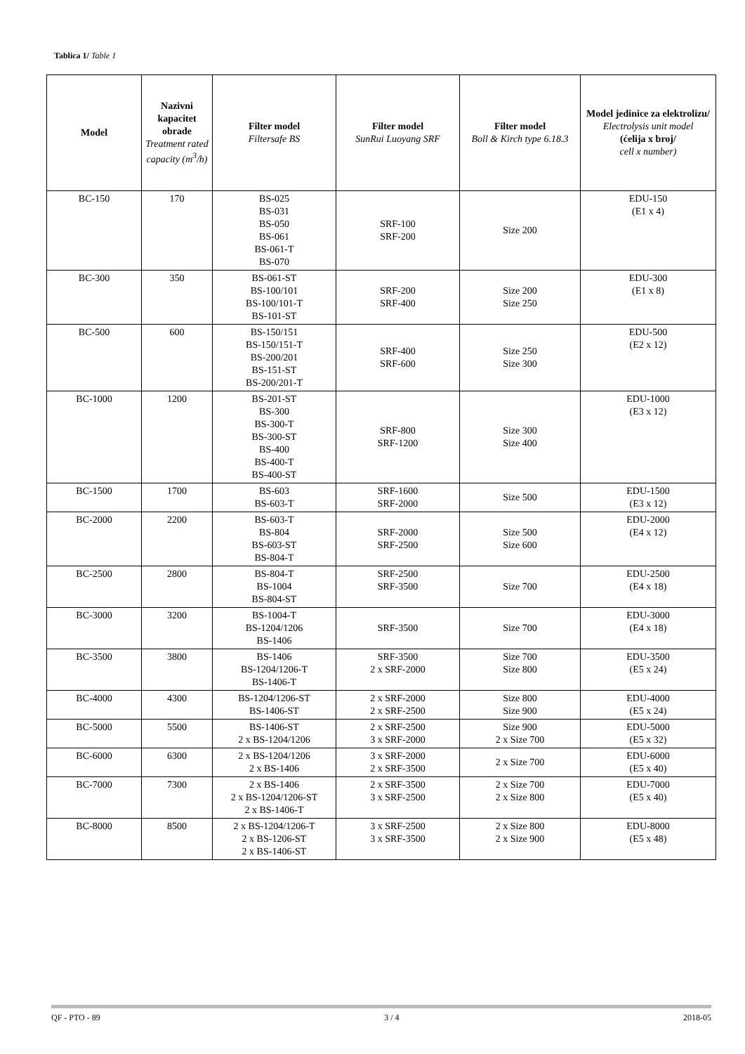Tablica 1/ Table 1
| Model | Nazivni kapacitet obrade Treatment rated capacity (m<sup>3</sup>/h) | Filter model Filtersafe BS | Filter model SunRui Luoyang SRF | Filter model Boll & Kirch type 6.18.3 | Model jedinice za elektrolizu/ Electrolysis unit model (ćelija x broj/ cell x number) |
| --- | --- | --- | --- | --- | --- |
| BC-150 | 170 | BS-025 BS-031 BS-050 BS-061 BS-061-T BS-070 | SRF-100 SRF-200 | Size 200 | EDU-150 (E1 x 4) |
| BC-300 | 350 | BS-061-ST BS-100/101 BS-100/101-T BS-101-ST | SRF-200 SRF-400 | Size 200 Size 250 | EDU-300 (E1 x 8) |
| BC-500 | 600 | BS-150/151 BS-150/151-T BS-200/201 BS-151-ST BS-200/201-T | SRF-400 SRF-600 | Size 250 Size 300 | EDU-500 (E2 x 12) |
| BC-1000 | 1200 | BS-201-ST BS-300 BS-300-T BS-300-ST BS-400 BS-400-T BS-400-ST | SRF-800 SRF-1200 | Size 300 Size 400 | EDU-1000 (E3 x 12) |
| BC-1500 | 1700 | BS-603 BS-603-T | SRF-1600 SRF-2000 | Size 500 | EDU-1500 (E3 x 12) |
| BC-2000 | 2200 | BS-603-T BS-804 BS-603-ST BS-804-T | SRF-2000 SRF-2500 | Size 500 Size 600 | EDU-2000 (E4 x 12) |
| BC-2500 | 2800 | BS-804-T BS-1004 BS-804-ST | SRF-2500 SRF-3500 | Size 700 | EDU-2500 (E4 x 18) |
| BC-3000 | 3200 | BS-1004-T BS-1204/1206 BS-1406 | SRF-3500 | Size 700 | EDU-3000 (E4 x 18) |
| BC-3500 | 3800 | BS-1406 BS-1204/1206-T BS-1406-T | SRF-3500 2 x SRF-2000 | Size 700 Size 800 | EDU-3500 (E5 x 24) |
| BC-4000 | 4300 | BS-1204/1206-ST BS-1406-ST | 2 x SRF-2000 2 x SRF-2500 | Size 800 Size 900 | EDU-4000 (E5 x 24) |
| BC-5000 | 5500 | BS-1406-ST 2 x BS-1204/1206 | 2 x SRF-2500 3 x SRF-2000 | Size 900 2 x Size 700 | EDU-5000 (E5 x 32) |
| BC-6000 | 6300 | 2 x BS-1204/1206 2 x BS-1406 | 3 x SRF-2000 2 x SRF-3500 | 2 x Size 700 | EDU-6000 (E5 x 40) |
| BC-7000 | 7300 | 2 x BS-1406 2 x BS-1204/1206-ST 2 x BS-1406-T | 2 x SRF-3500 3 x SRF-2500 | 2 x Size 700 2 x Size 800 | EDU-7000 (E5 x 40) |
| BC-8000 | 8500 | 2 x BS-1204/1206-T 2 x BS-1206-ST 2 x BS-1406-ST | 3 x SRF-2500 3 x SRF-3500 | 2 x Size 800 2 x Size 900 | EDU-8000 (E5 x 48) |
QF - PTO - 89 3 / 4 2018-05